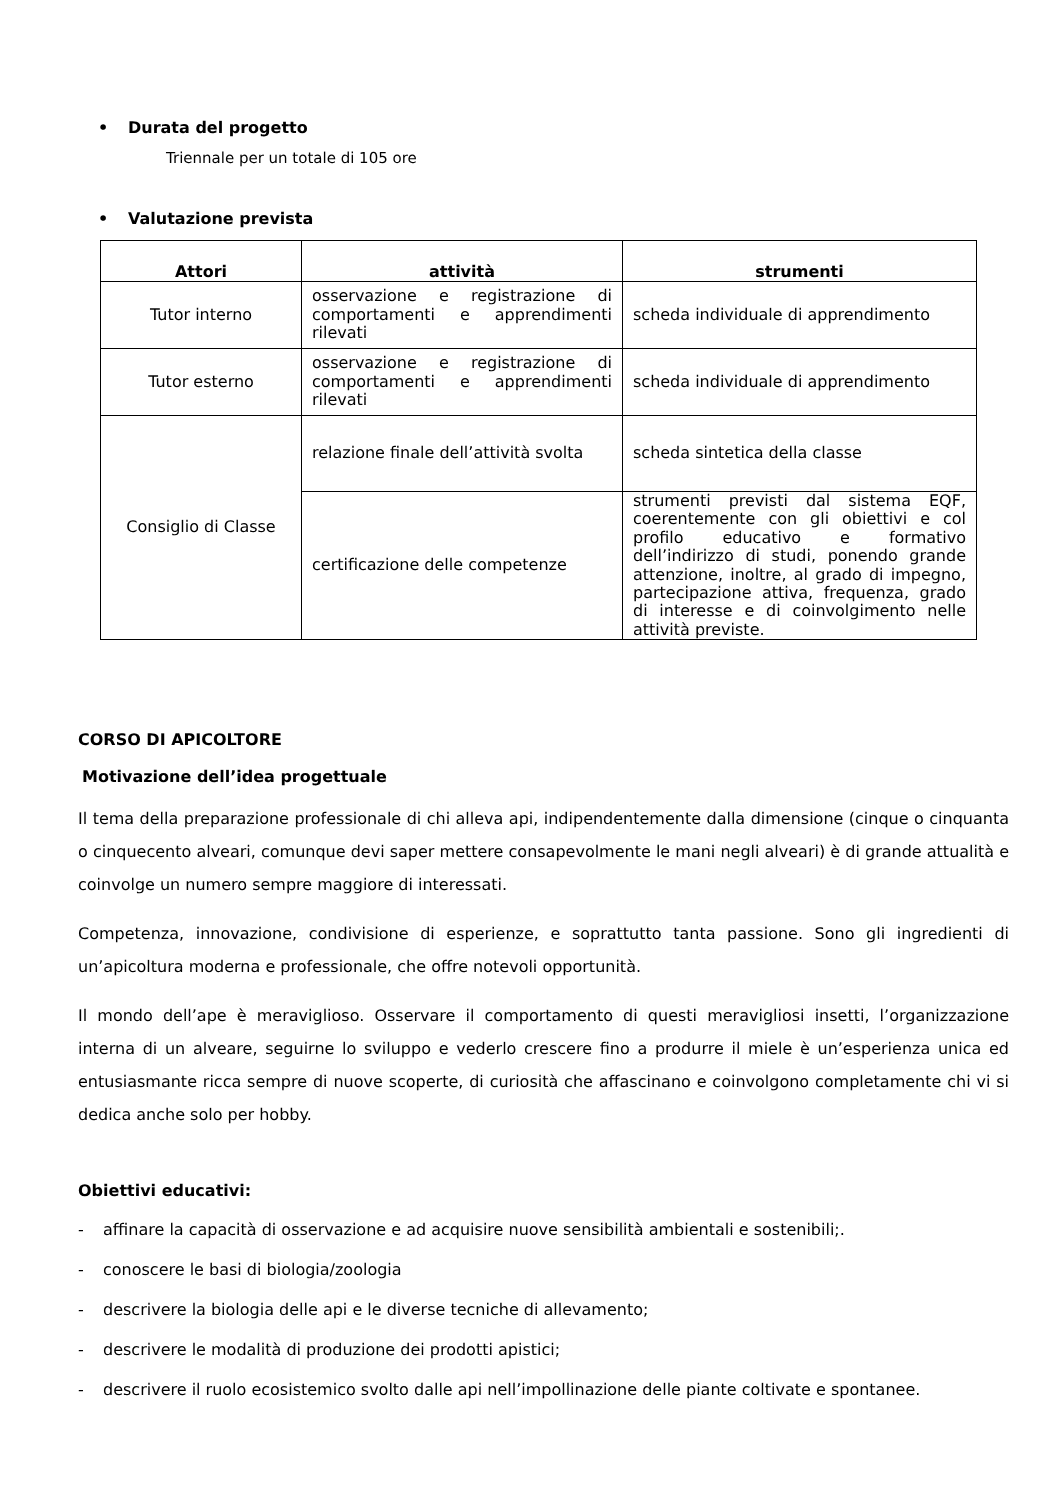• Durata del progetto
Triennale per un totale di 105 ore
• Valutazione prevista
| Attori | attività | strumenti |
| --- | --- | --- |
| Tutor interno | osservazione e registrazione di comportamenti e apprendimenti rilevati | scheda individuale di apprendimento |
| Tutor esterno | osservazione e registrazione di comportamenti e apprendimenti rilevati | scheda individuale di apprendimento |
| Consiglio di Classe | relazione finale dell’attività svolta | scheda sintetica della classe |
| | certificazione delle competenze | strumenti previsti dal sistema EQF, coerentemente con gli obiettivi e col profilo educativo e formativo dell’indirizzo di studi, ponendo grande attenzione, inoltre, al grado di impegno, partecipazione attiva, frequenza, grado di interesse e di coinvolgimento nelle attività previste. |
CORSO DI APICOLTORE
Motivazione dell’idea progettuale
Il tema della preparazione professionale di chi alleva api, indipendentemente dalla dimensione (cinque o cinquanta o cinquecento alveari, comunque devi saper mettere consapevolmente le mani negli alveari) è di grande attualità e coinvolge un numero sempre maggiore di interessati.
Competenza, innovazione, condivisione di esperienze, e soprattutto tanta passione. Sono gli ingredienti di un’apicoltura moderna e professionale, che offre notevoli opportunità.
Il mondo dell’ape è meraviglioso. Osservare il comportamento di questi meravigliosi insetti, l’organizzazione interna di un alveare, seguirne lo sviluppo e vederlo crescere fino a produrre il miele è un’esperienza unica ed entusiasmante ricca sempre di nuove scoperte, di curiosità che affascinano e coinvolgono completamente chi vi si dedica anche solo per hobby.
Obiettivi educativi:
- affinare la capacità di osservazione e ad acquisire nuove sensibilità ambientali e sostenibili;.
- conoscere le basi di biologia/zoologia
- descrivere la biologia delle api e le diverse tecniche di allevamento;
- descrivere le modalità di produzione dei prodotti apistici;
- descrivere il ruolo ecosistemico svolto dalle api nell’impollinazione delle piante coltivate e spontanee.